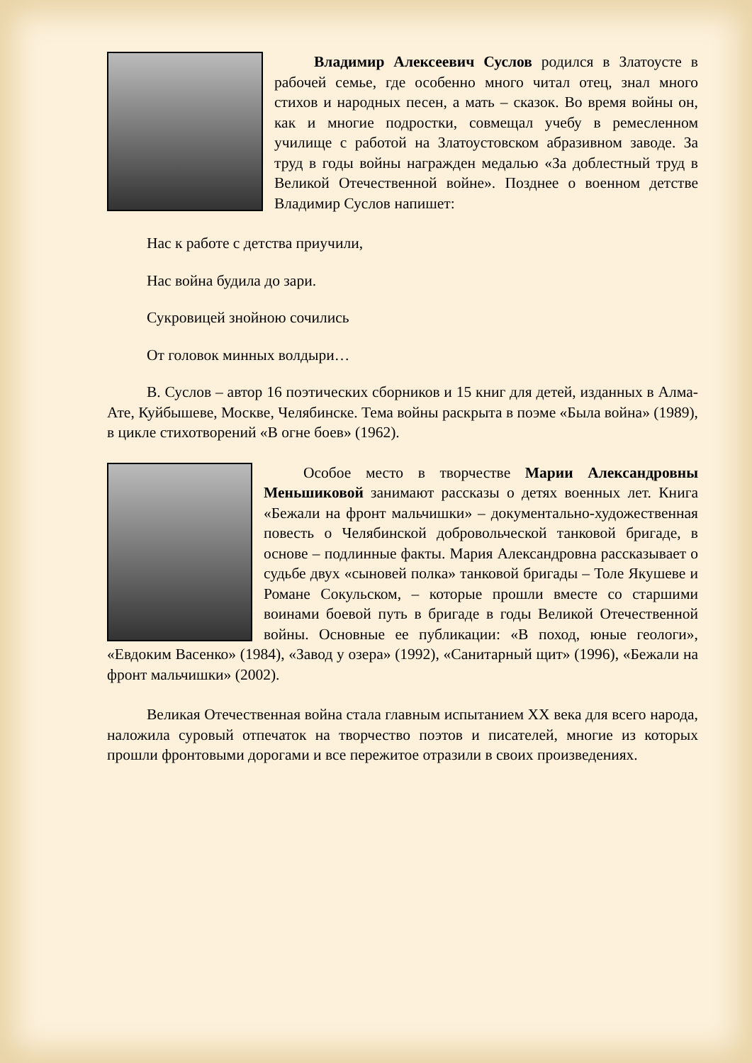Владимир Алексеевич Суслов родился в Златоусте в рабочей семье, где особенно много читал отец, знал много стихов и народных песен, а мать – сказок. Во время войны он, как и многие подростки, совмещал учебу в ремесленном училище с работой на Златоустовском абразивном заводе. За труд в годы войны награжден медалью «За доблестный труд в Великой Отечественной войне». Позднее о военном детстве Владимир Суслов напишет:
Нас к работе с детства приучили,
Нас война будила до зари.
Сукровицей знойною сочились
От головок минных волдыри…
В. Суслов – автор 16 поэтических сборников и 15 книг для детей, изданных в Алма-Ате, Куйбышеве, Москве, Челябинске. Тема войны раскрыта в поэме «Была война» (1989), в цикле стихотворений «В огне боев» (1962).
Особое место в творчестве Марии Александровны Меньшиковой занимают рассказы о детях военных лет. Книга «Бежали на фронт мальчишки» – документально-художественная повесть о Челябинской добровольческой танковой бригаде, в основе – подлинные факты. Мария Александровна рассказывает о судьбе двух «сыновей полка» танковой бригады – Толе Якушеве и Романе Сокульском, – которые прошли вместе со старшими воинами боевой путь в бригаде в годы Великой Отечественной войны. Основные ее публикации: «В поход, юные геологи», «Евдоким Васенко» (1984), «Завод у озера» (1992), «Санитарный щит» (1996), «Бежали на фронт мальчишки» (2002).
Великая Отечественная война стала главным испытанием XX века для всего народа, наложила суровый отпечаток на творчество поэтов и писателей, многие из которых прошли фронтовыми дорогами и все пережитое отразили в своих произведениях.